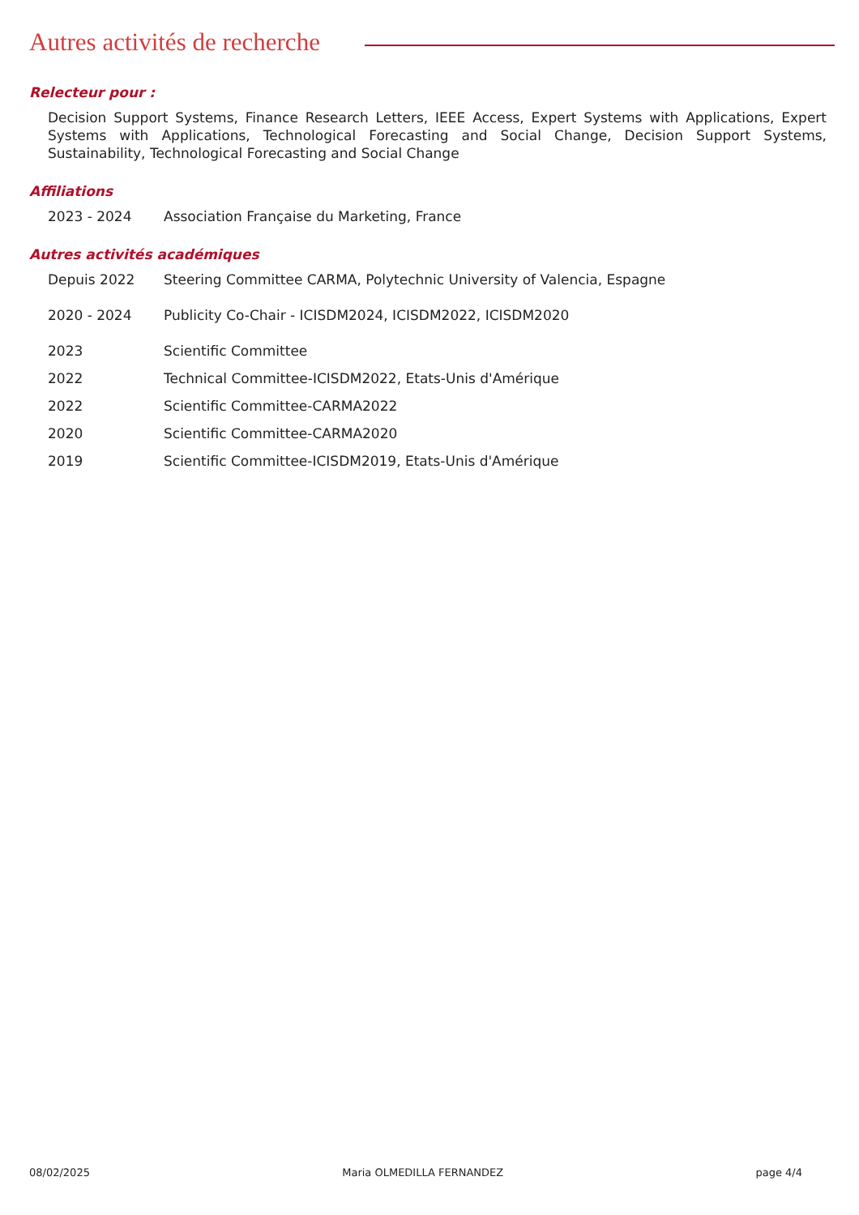Autres activités de recherche
Relecteur pour :
Decision Support Systems, Finance Research Letters, IEEE Access, Expert Systems with Applications, Expert Systems with Applications, Technological Forecasting and Social Change, Decision Support Systems, Sustainability, Technological Forecasting and Social Change
Affiliations
2023 - 2024 Association Française du Marketing, France
Autres activités académiques
Depuis 2022 Steering Committee CARMA, Polytechnic University of Valencia, Espagne
2020 - 2024 Publicity Co-Chair - ICISDM2024, ICISDM2022, ICISDM2020
2023 Scientific Committee
2022 Technical Committee-ICISDM2022, Etats-Unis d'Amérique
2022 Scientific Committee-CARMA2022
2020 Scientific Committee-CARMA2020
2019 Scientific Committee-ICISDM2019, Etats-Unis d'Amérique
08/02/2025 Maria OLMEDILLA FERNANDEZ page 4/4